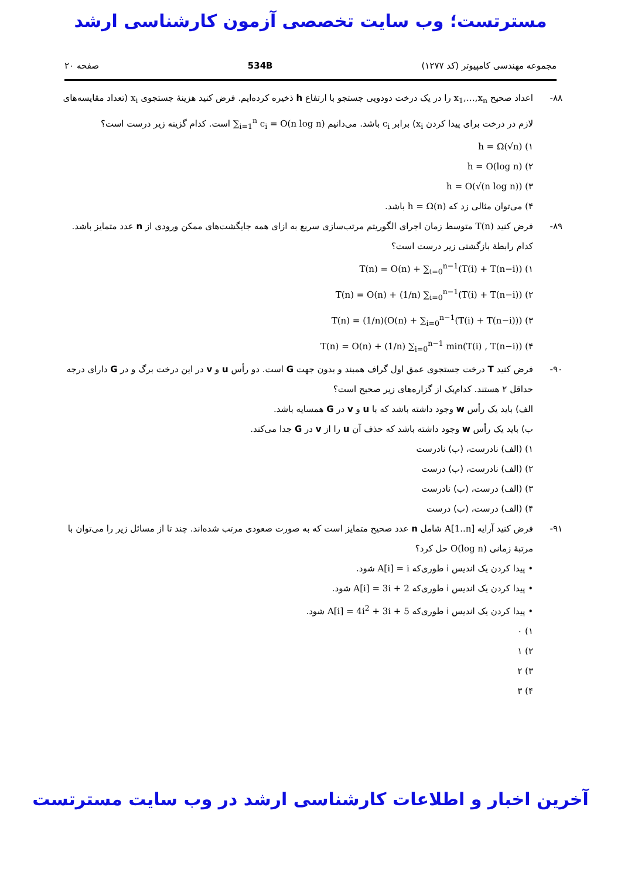مسترتست؛ وب سایت تخصصی آزمون کارشناسی ارشد
مجموعه مهندسی کامپیوتر (کد ۱۲۷۷) 534B صفحه ۲۰
۸۸- اعداد صحیح x<sub>1</sub>,…,x<sub>n</sub> را در یک درخت دودویی جستجو با ارتفاع h ذخیره کرده‌ایم. فرض کنید هزینهٔ جستجوی x<sub>i</sub> (تعداد مقایسه‌های لازم در درخت برای پیدا کردن x<sub>i</sub>) برابر c<sub>i</sub> باشد. می‌دانیم ∑<sub>i=1</sub><sup>n</sup> c<sub>i</sub> = O(n log n) است. کدام گزینه زیر درست است؟
۱) h = Ω(√n)
۲) h = O(log n)
۳) h = O(√(n log n))
۴) می‌توان مثالی زد که h = Ω(n) باشد.
۸۹- فرض کنید T(n) متوسط زمان اجرای الگوریتم مرتب‌سازی سریع به ازای همه جایگشت‌های ممکن ورودی از n عدد متمایز باشد. کدام رابطهٔ بازگشتی زیر درست است؟
۱) T(n) = O(n) + ∑<sub>i=0</sub><sup>n−1</sup>(T(i) + T(n−i))
۲) T(n) = O(n) + (1/n) ∑<sub>i=0</sub><sup>n−1</sup>(T(i) + T(n−i))
۳) T(n) = (1/n)(O(n) + ∑<sub>i=0</sub><sup>n−1</sup>(T(i) + T(n−i)))
۴) T(n) = O(n) + (1/n) ∑<sub>i=0</sub><sup>n−1</sup> min(T(i) , T(n−i))
۹۰- فرض کنید T درخت جستجوی عمق اول گراف همبند و بدون جهت G است. دو رأس u و v در این درخت برگ و در G دارای درجه حداقل ۲ هستند. کدام‌یک از گزاره‌های زیر صحیح است؟
الف) باید یک رأس w وجود داشته باشد که با u و v در G همسایه باشد.
ب) باید یک رأس w وجود داشته باشد که حذف آن u را از v در G جدا می‌کند.
۱) (الف) نادرست، (ب) نادرست
۲) (الف) نادرست، (ب) درست
۳) (الف) درست، (ب) نادرست
۴) (الف) درست، (ب) درست
۹۱- فرض کنید آرایه A[1..n] شامل n عدد صحیح متمایز است که به صورت صعودی مرتب شده‌اند. چند تا از مسائل زیر را می‌توان با مرتبهٔ زمانی O(log n) حل کرد؟
• پیدا کردن یک اندیس i طوری‌که A[i] = i شود.
• پیدا کردن یک اندیس i طوری‌که A[i] = 3i + 2 شود.
• پیدا کردن یک اندیس i طوری‌که A[i] = 4i<sup>2</sup> + 3i + 5 شود.
۱) ۰
۲) ۱
۳) ۲
۴) ۳
آخرین اخبار و اطلاعات کارشناسی ارشد در وب سایت مسترتست